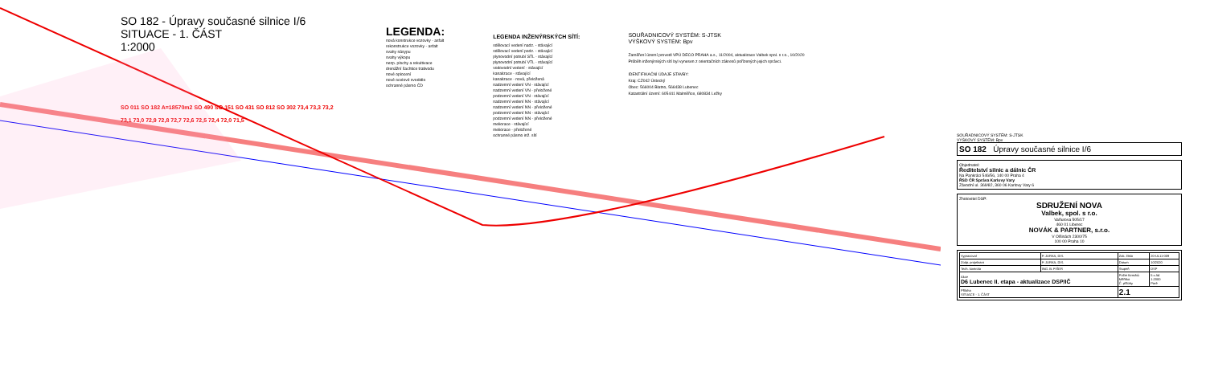SO 182 - Úpravy současné silnice I/6
SITUACE - 1. ČÁST
1:2000
SO 011 SO 182 A=18570m2 SO 490 SO 151 SO 431 SO 812 SO 302 73,4 73,3 73,2 73,1 73,0 72,9 72,8 72,7 72,6 72,5 72,4 72,0 71,5
LEGENDA:
nová konstrukce vozovky - asfalt
rekonstrukce vozovky - asfalt
svahy násypu
svahy výkopu
nezp. plochy a rekultivace
drenážní šachtice trativodu
nové oplocení
nové ocelové svodidlo
ochranné pásmo ČD
LEGENDA INŽENÝRSKÝCH SÍTÍ:
sdělovací vedení nadz. - stávající
sdělovací vedení podz. - stávající
plynovodní potrubí STL - stávající
plynovodní potrubí VTL - stávající
vodovodní vedení - stávající
kanalizace - stávající
kanalizace - nová, přeložená
nadzemní vedení VN - stávající
nadzemní vedení VN - přeložené
podzemní vedení VN - stávající
nadzemní vedení NN - stávající
nadzemní vedení NN - přeložené
podzemní vedení NN - stávající
podzemní vedení NN - přeložené
meliorace - stávající
meliorace - přeložené
ochranné pásmo inž. sítí
SOUŘADNICOVÝ SYSTÉM: S-JTSK
VÝŠKOVÝ SYSTÉM: Bpv
Zaměření území provedl VPÚ DECO PRAHA a.s., 11/2004, aktualizace Valbek spol. s r.o., 10/2020
Průběh inženýrských sítí byl vynesen z orientačních zákresů pořízených jejich správci.
IDENTIFIKAČNÍ ÚDAJE STAVBY:
Kraj: CZ042 Ústecký
Obec: 566004 Blatno, 566438 Lubenec
Katastrální území: 605441 Malměřice, 680834 Ležky
SOUŘADNICOVÝ SYSTÉM: S-JTSK
VÝŠKOVÝ SYSTÉM: Bpv
SO 182 Úpravy současné silnice I/6
Objednatel:
Ředitelství silnic a dálnic ČR
Na Pankráci 546/56, 140 00 Praha 4
ŘSD ČR Správa Karlovy Vary
Závodní ul. 369/82, 360 06 Karlovy Vary 6
Zhotovitel DSP:
SDRUŽENÍ NOVA
Valbek, spol. s r.o.
Vaňurova 505/17
460 01 Liberec
NOVÁK & PARTNER, s.r.o.
V Olšinách 2300/75
100 00 Praha 10
| Vypracoval | F. JURKA, DIS. | Zak. číslo | 20-UL11-009 |
| Zodp. projektant | F. JURKA, DIS. | Datum | 10/2020 |
| Tech. kontrola | ING. B. FIŠER | Stupeň | DSP |
| Akce D6 Lubenec II. etapa - aktualizace DSP/IČ | | Počet formátů Měřítko Č. přílohy | 5 x A4 1:2000 Paré |
| Příloha SITUACE - 1. ČÁST | | 2.1 | |